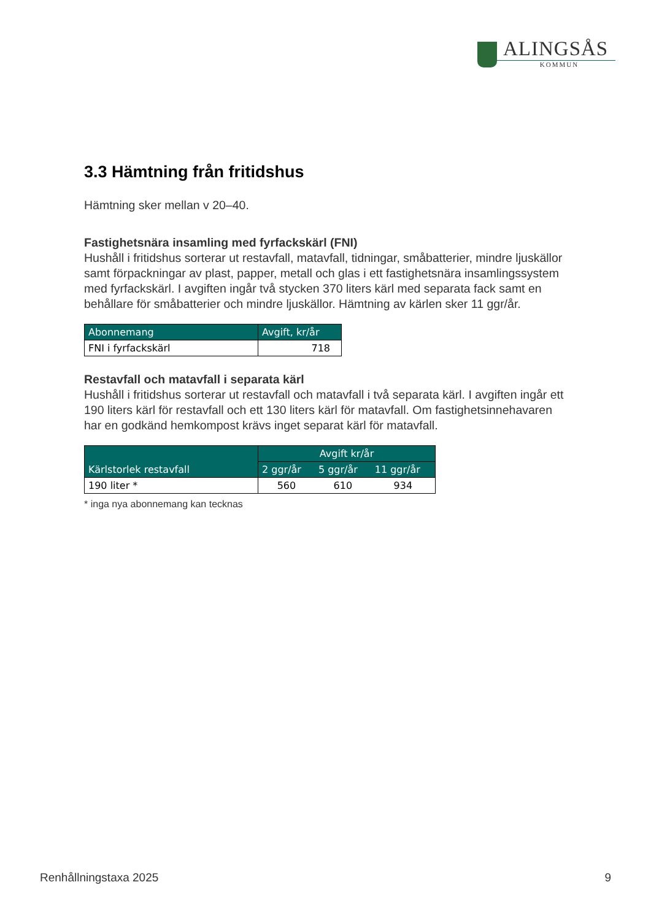ALINGSÅS
KOMMUN
3.3 Hämtning från fritidshus
Hämtning sker mellan v 20–40.
Fastighetsnära insamling med fyrfackskärl (FNI)
Hushåll i fritidshus sorterar ut restavfall, matavfall, tidningar, småbatterier, mindre ljuskällor samt förpackningar av plast, papper, metall och glas i ett fastighetsnära insamlingssystem med fyrfackskärl. I avgiften ingår två stycken 370 liters kärl med separata fack samt en behållare för småbatterier och mindre ljuskällor. Hämtning av kärlen sker 11 ggr/år.
| Abonnemang | Avgift, kr/år |
| --- | --- |
| FNI i fyrfackskärl | 718 |
Restavfall och matavfall i separata kärl
Hushåll i fritidshus sorterar ut restavfall och matavfall i två separata kärl. I avgiften ingår ett 190 liters kärl för restavfall och ett 130 liters kärl för matavfall. Om fastighetsinnehavaren har en godkänd hemkompost krävs inget separat kärl för matavfall.
| Kärlstorlek restavfall | Avgift kr/år | | |
| --- | --- | --- | --- |
| | 2 ggr/år | 5 ggr/år | 11 ggr/år |
| 190 liter * | 560 | 610 | 934 |
* inga nya abonnemang kan tecknas
Renhållningstaxa 2025 9